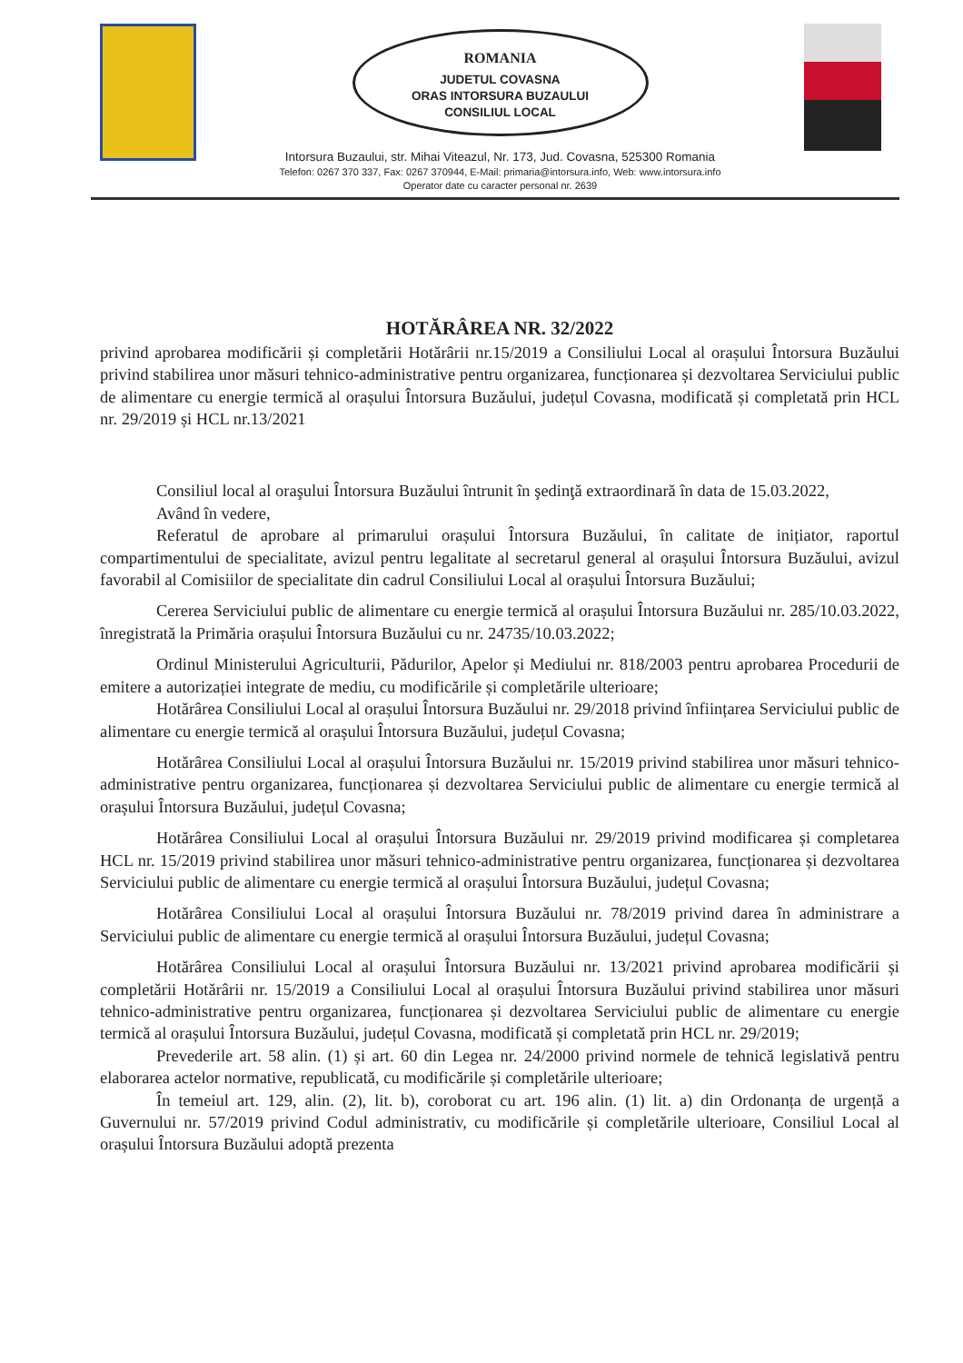ROMANIA
JUDETUL COVASNA
ORAS INTORSURA BUZAULUI
CONSILIUL LOCAL
Intorsura Buzaului, str. Mihai Viteazul, Nr. 173, Jud. Covasna, 525300 Romania
Telefon: 0267 370 337, Fax: 0267 370944, E-Mail: primaria@intorsura.info, Web: www.intorsura.info
Operator date cu caracter personal nr. 2639
HOTĂRÂREA NR. 32/2022
privind aprobarea modificării și completării Hotărârii nr.15/2019 a Consiliului Local al orașului Întorsura Buzăului privind stabilirea unor măsuri tehnico-administrative pentru organizarea, funcționarea și dezvoltarea Serviciului public de alimentare cu energie termică al orașului Întorsura Buzăului, județul Covasna, modificată și completată prin HCL nr. 29/2019 și HCL nr.13/2021
Consiliul local al oraşului Întorsura Buzăului întrunit în şedinţă extraordinară în data de 15.03.2022,
Având în vedere,
Referatul de aprobare al primarului orașului Întorsura Buzăului, în calitate de inițiator, raportul compartimentului de specialitate, avizul pentru legalitate al secretarul general al orașului Întorsura Buzăului, avizul favorabil al Comisiilor de specialitate din cadrul Consiliului Local al orașului Întorsura Buzăului;
Cererea Serviciului public de alimentare cu energie termică al orașului Întorsura Buzăului nr. 285/10.03.2022, înregistrată la Primăria orașului Întorsura Buzăului cu nr. 24735/10.03.2022;
Ordinul Ministerului Agriculturii, Pădurilor, Apelor și Mediului nr. 818/2003 pentru aprobarea Procedurii de emitere a autorizației integrate de mediu, cu modificările și completările ulterioare;
Hotărârea Consiliului Local al orașului Întorsura Buzăului nr. 29/2018 privind înființarea Serviciului public de alimentare cu energie termică al orașului Întorsura Buzăului, județul Covasna;
Hotărârea Consiliului Local al orașului Întorsura Buzăului nr. 15/2019 privind stabilirea unor măsuri tehnico-administrative pentru organizarea, funcționarea și dezvoltarea Serviciului public de alimentare cu energie termică al orașului Întorsura Buzăului, județul Covasna;
Hotărârea Consiliului Local al orașului Întorsura Buzăului nr. 29/2019 privind modificarea și completarea HCL nr. 15/2019 privind stabilirea unor măsuri tehnico-administrative pentru organizarea, funcționarea și dezvoltarea Serviciului public de alimentare cu energie termică al orașului Întorsura Buzăului, județul Covasna;
Hotărârea Consiliului Local al orașului Întorsura Buzăului nr. 78/2019 privind darea în administrare a Serviciului public de alimentare cu energie termică al orașului Întorsura Buzăului, județul Covasna;
Hotărârea Consiliului Local al orașului Întorsura Buzăului nr. 13/2021 privind aprobarea modificării și completării Hotărârii nr. 15/2019 a Consiliului Local al orașului Întorsura Buzăului privind stabilirea unor măsuri tehnico-administrative pentru organizarea, funcționarea și dezvoltarea Serviciului public de alimentare cu energie termică al orașului Întorsura Buzăului, județul Covasna, modificată și completată prin HCL nr. 29/2019;
Prevederile art. 58 alin. (1) și art. 60 din Legea nr. 24/2000 privind normele de tehnică legislativă pentru elaborarea actelor normative, republicată, cu modificările și completările ulterioare;
În temeiul art. 129, alin. (2), lit. b), coroborat cu art. 196 alin. (1) lit. a) din Ordonanța de urgență a Guvernului nr. 57/2019 privind Codul administrativ, cu modificările și completările ulterioare, Consiliul Local al orașului Întorsura Buzăului adoptă prezenta